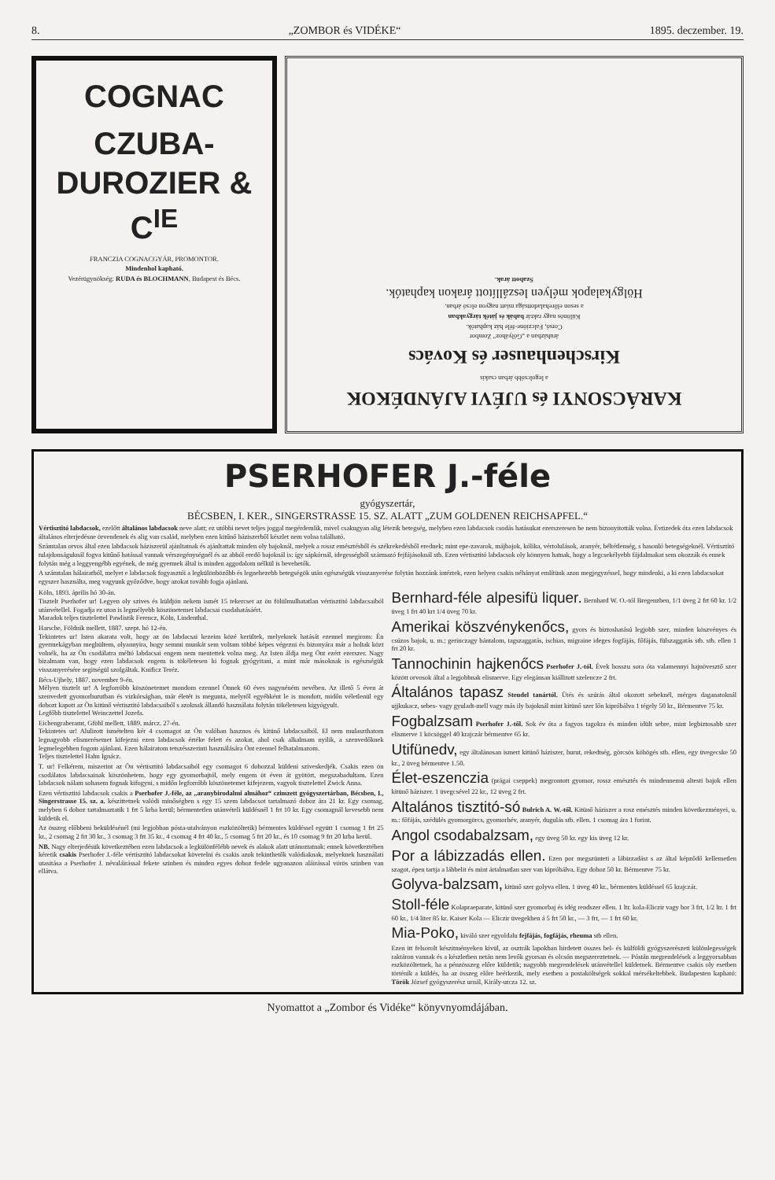8. „ZOMBOR és VIDÉKE“1895. deczember. 19.
COGNAC
CZUBA-DUROZIER & C<sup>IE</sup>
FRANCZIA COGNACGYÁR, PROMONTOR.
Mindenhol kapható.
Vezérügynökség: RUDA és BLOCHMANN, Budapest és Bécs.
KARÁCSONYI és UJÉVI AJÁNDÉKOK
a legolcsóbb árban csakis
Kirschenhauser és Kovács
áruházban a „Gólyához“ Zombor
Corsó, Falczióne-féle ház kaphatók.
Különös nagy raktár babák és játék tárgyakban
a seson előrehaladottsága miatt nagyon olcsó árban.
Hölgykalapok mélyen leszállított árakon kaphatók.
Szabott árak.
PSERHOFER J.-féle
gyógyszertár,
BÉCSBEN, I. KER., SINGERSTRASSE 15. SZ. ALATT „ZUM GOLDENEN REICHSAPFEL.“
Vértisztitó labdacsok, ezelőtt általános labdacsok neve alatt; ez utóbbi nevet teljes joggal megérdemlik, mivel csakugyan alig létezik betegség, melyben ezen labdacsok csodás hatásukat ezerszeresen be nem bizonyitották volna. Évtizedek óta ezen labdacsok általános elterjedésne örvendenek és alig van család, melyben ezen kitűnő háziszerből készlet nem volna található.
Számtalan orvos által ezen labdacsok háziszerül ajánltatnak és ajánltattak minden oly bajoknál, melyek a rossz emésztésből és székrekedésből erednek; mint epe-zavarok, májbajok, kólika, vértolulások, aranyér, béltétlenség, s hasonló betegségeknél. Vértisztitó tulajdonságuknál fogva kitűnő hatással vannak vérszegénységnél és az abból eredő bajoknál is: így sápkórnál, idegességből származó fejfájásoknál stb. Ezen vértisztitó labdacsok oly könnyen hatnak, hogy a legcsekélyebb fájdalmakat sem okozzák és ennek folytán még a leggyengébb egyének, de még gyermek által is minden aggodalom nélkül is bevehetők.
A számtalan hálairatból, melyet e labdacsok fogyasztói a legkülönbözőbb és legnehezebb betegségök után egészségük visszanyerése folytán hozzánk intéztek, ezen helyen csakis néhányat említünk azon megjegyzéssel, hogy mindenki, a ki ezen labdacsokat egyszer használta, meg vagyunk győződve, hogy azokat tovább fogja ajánlani.
Köln, 1893. április hó 30-án.
Tisztelt Pserhofer ur! Legyen oly szives és küldjön nekem ismét 15 tekercset az ön fölülmulhatatlan vértisztitó labdacsaiból utánvétellel. Fogadja ez uton is legmélyebb köszönetemet labdacsai csodahatásáért.
Maradok teljes tisztelettel Pawlistik Ferencz, Köln, Lindenthal.
Harsche, Földnik mellett, 1887. szept. hó 12-én.
Tekintetes ur! Isten akarata volt, hogy az ön labdacsai kezeim közé kerültek, melyeknek hatását ezennel megirom: Én gyermekágyban meghültem, olyannyira, hogy semmi munkát sem voltam többé képes végezni és bizonyára már a holtak közt volnék, ha az Ön csodálatra méltó labdacsai engem nem mentettek volna meg. Az Isten áldja meg Önt ezért ezerszer. Nagy bizalmam van, hogy ezen labdacsok engem is tökéletesen ki fognak gyógyitani, a mint már másoknak is egészségük visszanyerésére segitségül szolgáltak. Knificz Teréz.
Bécs-Ujhely, 1887. november 9-én.
Mélyen tisztelt ur! A legforróbb köszönetemet mondom ezennel Önnek 60 éves nagynéném nevében. Az illető 5 éven át szenvedett gyomorhurutban és vizkórságban, már életét is megunta, melyről egyébként le is mondott, midőn véletlenül egy dobozt kapott az Ön kitünő vértisztitó labdacsaiból s azoknak állandó használata folytán tökéletesen kigyógyult.
Legfőbb tisztelettel Weinczettel Jozefa.
Eichengraberamt, Gföhl mellett, 1889. márcz. 27-én.
Tekintetes ur! Alulirott ismételten kér 4 csomagot az Ön valóban hasznos és kitünő labdacsaiból. El nem mulaszthatom legnagyobb elismerésemet kifejezni ezen labdacsok értéke felett és azokat, ahol csak alkalmam nyilik, a szenvedőknek legmelegebben fogom ajánlani. Ezen hálairatom tetszésszerinti használására Önt ezennel felhatalmazom.
Teljes tisztelettel Hahn Ignácz.
T. ur! Felkérem, miszerint az Ön vértisztitó labdacsaiból egy csomagot 6 dobozzal küldeni sziveskedjék. Csakis ezen ön csodálatos labdacsainak köszönhetem, hogy egy gyomorbajtól, mely engem öt éven át gyötört, megszabadultam. Ezen labdacsok nálam sohasem fognak kifogyni, s midőn legforróbb köszönetemet kifejezem, vagyok tisztelettel Zwick Anna.
Ezen vértisztitó labdacsok csakis a Pserhofer J.-féle, az „aranybirodalmi almához“ czimzett gyógyszertárban, Bécsben, I., Singerstrasse 15. sz. a. készittetnek valódi minőségben s egy 15 szem labdacsot tartalmazó doboz ára 21 kr. Egy csomag, melyben 6 doboz tartalmaztatik 1 frt 5 krba kerül; bérmentetlen utánvételi küldésnél 1 frt 10 kr. Egy csomagnál kevesebb nem küldetik el.
Az összeg előbbeni beküldésénél (mi legjobban pósta-utalványon eszközöltetik) bérmentes küldéssel együtt 1 csomag 1 frt 25 kr., 2 csomag 2 frt 30 kr., 3 csomag 3 frt 35 kr., 4 csomag 4 frt 40 kr., 5 csomag 5 frt 20 kr., és 10 csomag 9 frt 20 krba kerül.
NB. Nagy elterjedésük következtében ezen labdacsok a legkülönfélébb nevek és alakok alatt utánoztatnak: ennek következtében kéretik csakis Pserhofer J.-féle vértisztitó labdacsokat követelni és csakis azok tekinthetők valódiaknak, melyeknek használati utasitása a Pserhofer J. névaláirással fekete szinben és minden egyes doboz fedele ugyanazon aláirással vörös szinben van ellátva.
Bernhard-féle alpesifü liquer. Bernhard W. O.-tól Bregenzben, 1/1 üveg 2 frt 60 kr. 1/2 üveg 1 frt 40 krt 1/4 üveg 70 kr.
Amerikai köszvénykenőcs, gyors és biztoshatású legjobb szer, minden köszvényes és csúzos bajok, u. m.; gerinczagy bántalom, tagszaggatás, ischias, migraine ideges fogfájás, főfájás, fülszaggatás stb. stb. ellen 1 frt 20 kr.
Tannochinin hajkenőcs Pserhofer J.-tól. Évek hosszu sora óta valamennyi hajnövesztő szer között orvosok által a legjobbnak elismerve. Egy elegánsan kiállitott szelencze 2 frt.
Általános tapasz Steudel tanártól. Ütés és szúrás által okozott sebeknél, mérges daganatoknál ujjkukacz, sebes- vagy gyuladt-mell vagy más ily bajoknál mint kitünő szer lőn kipróbálva 1 tégely 50 kr., Bérmentve 75 kr.
Fogbalzsam Pserhofer J.-től. Sok év óta a fagyos tagokra és minden idült sebre, mint legbiztosabb szer elismerve 1 köcsöggel 40 krajczár bérmentve 65 kr.
Utifünedv, egy általánosan ismert kitünő háziszer, hurut, rekedtség, görcsös köhögés stb. ellen, egy üvegecske 50 kr., 2 üveg bérmentve 1.50.
Élet-eszenczia (prágai cseppek) megrontott gyomor, rossz emésztés és mindennemü altesti bajok ellen kitünő háziszer. 1 üvegcsével 22 kr., 12 üveg 2 frt.
Altalános tisztitó-só Bulrich A. W.-től. Kitünő háziszer a rosz emésztés minden következményei, u. m.: főfájás, szédülés gyomorgörcs, gyomorhév, aranyér, dugulás stb. ellen. 1 csomag ára 1 forint.
Angol csodabalzsam, egy üveg 50 kr. egy kis üveg 12 kr.
Por a lábizzadás ellen. Ezen por megszünteti a lábizzadást s az által képződő kellemetlen szagot, épen tartja a lábbelit és mint ártalmatlan szer van kipróbálva. Egy doboz 50 kr. Bérmentve 75 kr.
Golyva-balzsam, kitünő szer golyva ellen. 1 üveg 40 kr., bérmentes küldéssel 65 krajczár.
Stoll-féle Kolapraeparate, kitünő szer gyomorbaj és idég rendszer ellen. 1 ltr. kola-Eliczir vagy bor 3 frt, 1/2 ltr. 1 frt 60 kr., 1/4 liter 85 kr. Kaiser Kola — Eliczir üvegekben á 5 frt 50 kr., — 3 frt, — 1 frt 60 kr.
Mia-Poko, kiváló szer egyoldalu fejfájás, fogfájás, rheuma stb ellen.
Ezen itt felsorolt készitményeken kivül, az osztrák lapokban hirdetett összes bel- és külföldi gyógyszerészeti különlegességek raktáron vannak és a készletben netán nem levők gyorsan és olcsón megszereztetnek. — Póstán megrendelések a leggyorsabban eszközöltetnek, ha a pénzösszeg előre küldetik; nagyobb megrendelések utánvétellel küldetnek. Bérmentve csakis oly esetben történik a küldés, ha az összeg előre beérkezik, mely esetben a postaköltségek sokkal mérsékeltebbek. Budapesten kapható: Török József gyógyszerész urnál, Király-utcza 12. sz.
Nyomattot a „Zombor és Vidéke“ könyvnyomdájában.